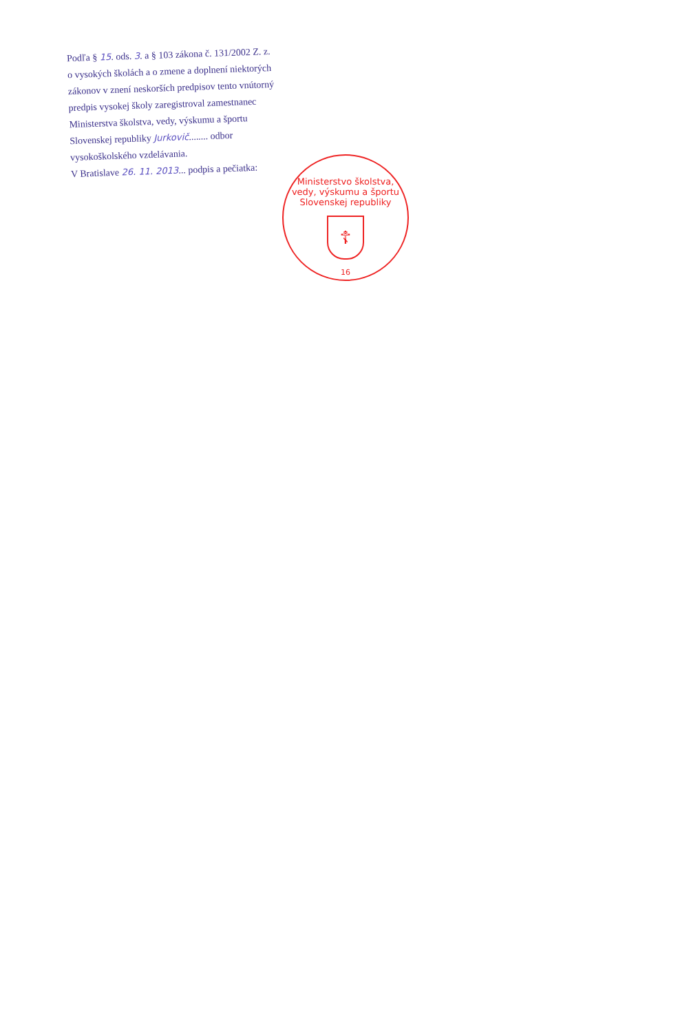Podľa § 15. ods. 3. a § 103 zákona č. 131/2002 Z. z. o vysokých školách a o zmene a doplnení niektorých zákonov v znení neskorších predpisov tento vnútorný predpis vysokej školy zaregistroval zamestnanec Ministerstva školstva, vedy, výskumu a športu Slovenskej republiky Jurkovič........ odbor vysokoškolského vzdelávania.
V Bratislave 26. 11. 2013... podpis a pečiatka:
Ministerstvo školstva, vedy, výskumu a športu Slovenskej republiky
☦
16